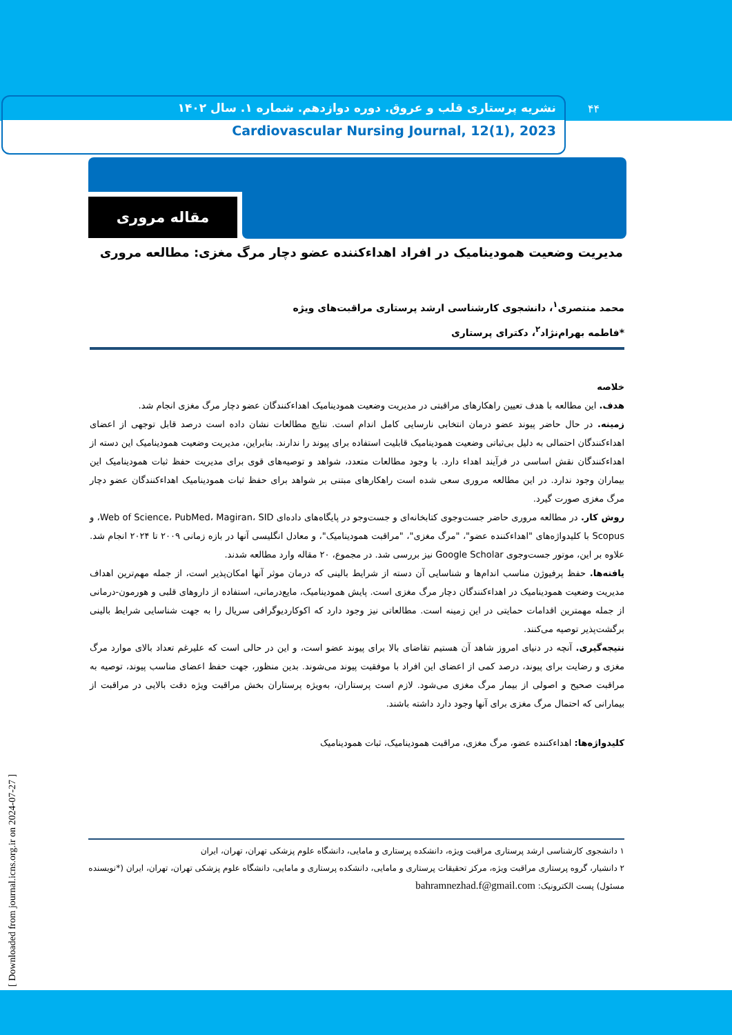نشریه پرستاری قلب و عروق. دوره دوازدهم. شماره ۱. سال ۱۴۰۲
Cardiovascular Nursing Journal, 12(1), 2023
۴۴
مقاله مروری
مدیریت وضعیت همودینامیک در افراد اهداءکننده عضو دچار مرگ مغزی: مطالعه مروری
محمد منتصری<sup>۱</sup>، دانشجوی کارشناسی ارشد پرستاری مراقبت‌های ویژه
*فاطمه بهرام‌نژاد<sup>۲</sup>، دکترای پرستاری
خلاصه
هدف. این مطالعه با هدف تعیین راهکارهای مراقبتی در مدیریت وضعیت همودینامیک اهداءکنندگان عضو دچار مرگ مغزی انجام شد.
زمینه. در حال حاضر پیوند عضو درمان انتخابی نارسایی کامل اندام است. نتایج مطالعات نشان داده است درصد قابل توجهی از اعضای اهداءکنندگان احتمالی به دلیل بی‌ثباتی وضعیت همودینامیک قابلیت استفاده برای پیوند را ندارند. بنابراین، مدیریت وضعیت همودینامیک این دسته از اهداءکنندگان نقش اساسی در فرآیند اهداء دارد. با وجود مطالعات متعدد، شواهد و توصیه‌های قوی برای مدیریت حفظ ثبات همودینامیک این بیماران وجود ندارد. در این مطالعه مروری سعی شده است راهکارهای مبتنی بر شواهد برای حفظ ثبات همودینامیک اهداءکنندگان عضو دچار مرگ مغزی صورت گیرد.
روش کار. در مطالعه مروری حاضر جست‌وجوی کتابخانه‌ای و جست‌وجو در پایگاه‌های داده‌ای Web of Science، PubMed، Magiran، SID، و Scopus با کلیدواژه‌های "اهداءکننده عضو"، "مرگ مغزی"، "مراقبت همودینامیک"، و معادل انگلیسی آنها در بازه زمانی ۲۰۰۹ تا ۲۰۲۴ انجام شد. علاوه بر این، موتور جست‌وجوی Google Scholar نیز بررسی شد. در مجموع، ۲۰ مقاله وارد مطالعه شدند.
یافته‌ها. حفظ پرفیوژن مناسب اندام‌ها و شناسایی آن دسته از شرایط بالینی که درمان موثر آنها امکان‌پذیر است، از جمله مهم‌ترین اهداف مدیریت وضعیت همودینامیک در اهداءکنندگان دچار مرگ مغزی است. پایش همودینامیک، مایع‌درمانی، استفاده از داروهای قلبی و هورمون-درمانی از جمله مهمترین اقدامات حمایتی در این زمینه است. مطالعاتی نیز وجود دارد که اکوکاردیوگرافی سریال را به جهت شناسایی شرایط بالینی برگشت‌پذیر توصیه می‌کنند.
نتیجه‌گیری. آنچه در دنیای امروز شاهد آن هستیم تقاضای بالا برای پیوند عضو است، و این در حالی است که علیرغم تعداد بالای موارد مرگ مغزی و رضایت برای پیوند، درصد کمی از اعضای این افراد با موفقیت پیوند می‌شوند. بدین منظور، جهت حفظ اعضای مناسب پیوند، توصیه به مراقبت صحیح و اصولی از بیمار مرگ مغزی می‌شود. لازم است پرستاران، به‌ویژه پرستاران بخش مراقبت ویژه دقت بالایی در مراقبت از بیمارانی که احتمال مرگ مغزی برای آنها وجود دارد داشته باشند.
کلیدواژه‌ها: اهداءکننده عضو، مرگ مغزی، مراقبت همودینامیک، ثبات همودینامیک
۱ دانشجوی کارشناسی ارشد پرستاری مراقبت ویژه، دانشکده پرستاری و مامایی، دانشگاه علوم پزشکی تهران، تهران، ایران
۲ دانشیار، گروه پرستاری مراقبت ویژه، مرکز تحقیقات پرستاری و مامایی، دانشکده پرستاری و مامایی، دانشگاه علوم پزشکی تهران، تهران، ایران (*نویسنده مسئول) پست الکترونیک: bahramnezhad.f@gmail.com
[ Downloaded from journal.icns.org.ir on 2024-07-27 ]